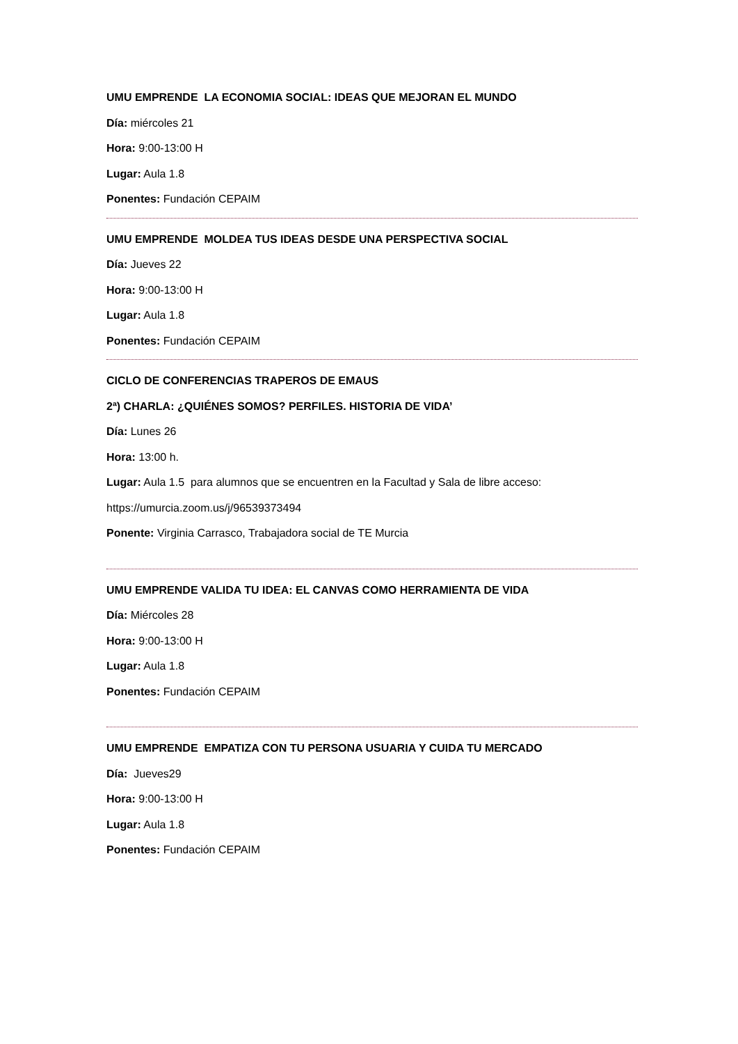UMU EMPRENDE LA ECONOMIA SOCIAL: IDEAS QUE MEJORAN EL MUNDO
Día: miércoles 21
Hora: 9:00-13:00 H
Lugar: Aula 1.8
Ponentes: Fundación CEPAIM
UMU EMPRENDE MOLDEA TUS IDEAS DESDE UNA PERSPECTIVA SOCIAL
Día: Jueves 22
Hora: 9:00-13:00 H
Lugar: Aula 1.8
Ponentes: Fundación CEPAIM
CICLO DE CONFERENCIAS TRAPEROS DE EMAUS
2ª) CHARLA: ¿QUIÉNES SOMOS? PERFILES. HISTORIA DE VIDA’
Día: Lunes 26
Hora: 13:00 h.
Lugar: Aula 1.5 para alumnos que se encuentren en la Facultad y Sala de libre acceso:
https://umurcia.zoom.us/j/96539373494
Ponente: Virginia Carrasco, Trabajadora social de TE Murcia
UMU EMPRENDE VALIDA TU IDEA: EL CANVAS COMO HERRAMIENTA DE VIDA
Día: Miércoles 28
Hora: 9:00-13:00 H
Lugar: Aula 1.8
Ponentes: Fundación CEPAIM
UMU EMPRENDE EMPATIZA CON TU PERSONA USUARIA Y CUIDA TU MERCADO
Día: Jueves29
Hora: 9:00-13:00 H
Lugar: Aula 1.8
Ponentes: Fundación CEPAIM